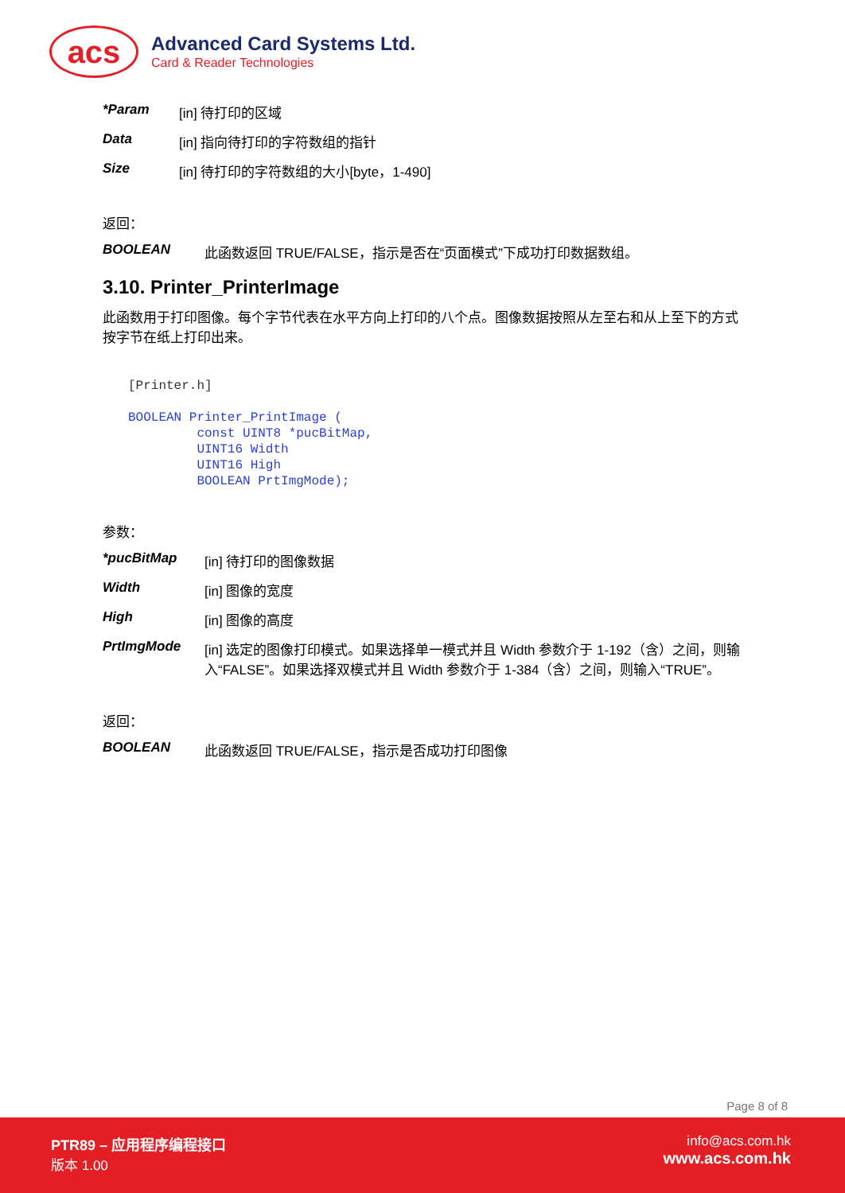acs
Advanced Card Systems Ltd.
Card & Reader Technologies
*Param [in] 待打印的区域
Data [in] 指向待打印的字符数组的指针
Size [in] 待打印的字符数组的大小[byte，1-490]
返回：
BOOLEAN 此函数返回 TRUE/FALSE，指示是否在“页面模式”下成功打印数据数组。
3.10. Printer_PrinterImage
此函数用于打印图像。每个字节代表在水平方向上打印的八个点。图像数据按照从左至右和从上至下的方式按字节在纸上打印出来。
[Printer.h]
BOOLEAN Printer_PrintImage (
         const UINT8 *pucBitMap,
         UINT16 Width
         UINT16 High
         BOOLEAN PrtImgMode);
参数：
*pucBitMap [in] 待打印的图像数据
Width [in] 图像的宽度
High [in] 图像的高度
PrtImgMode [in] 选定的图像打印模式。如果选择单一模式并且 Width 参数介于 1-192（含）之间，则输入“FALSE”。如果选择双模式并且 Width 参数介于 1-384（含）之间，则输入“TRUE”。
返回：
BOOLEAN 此函数返回 TRUE/FALSE，指示是否成功打印图像
Page 8 of 8
PTR89 – 应用程序编程接口
版本 1.00
info@acs.com.hk
www.acs.com.hk